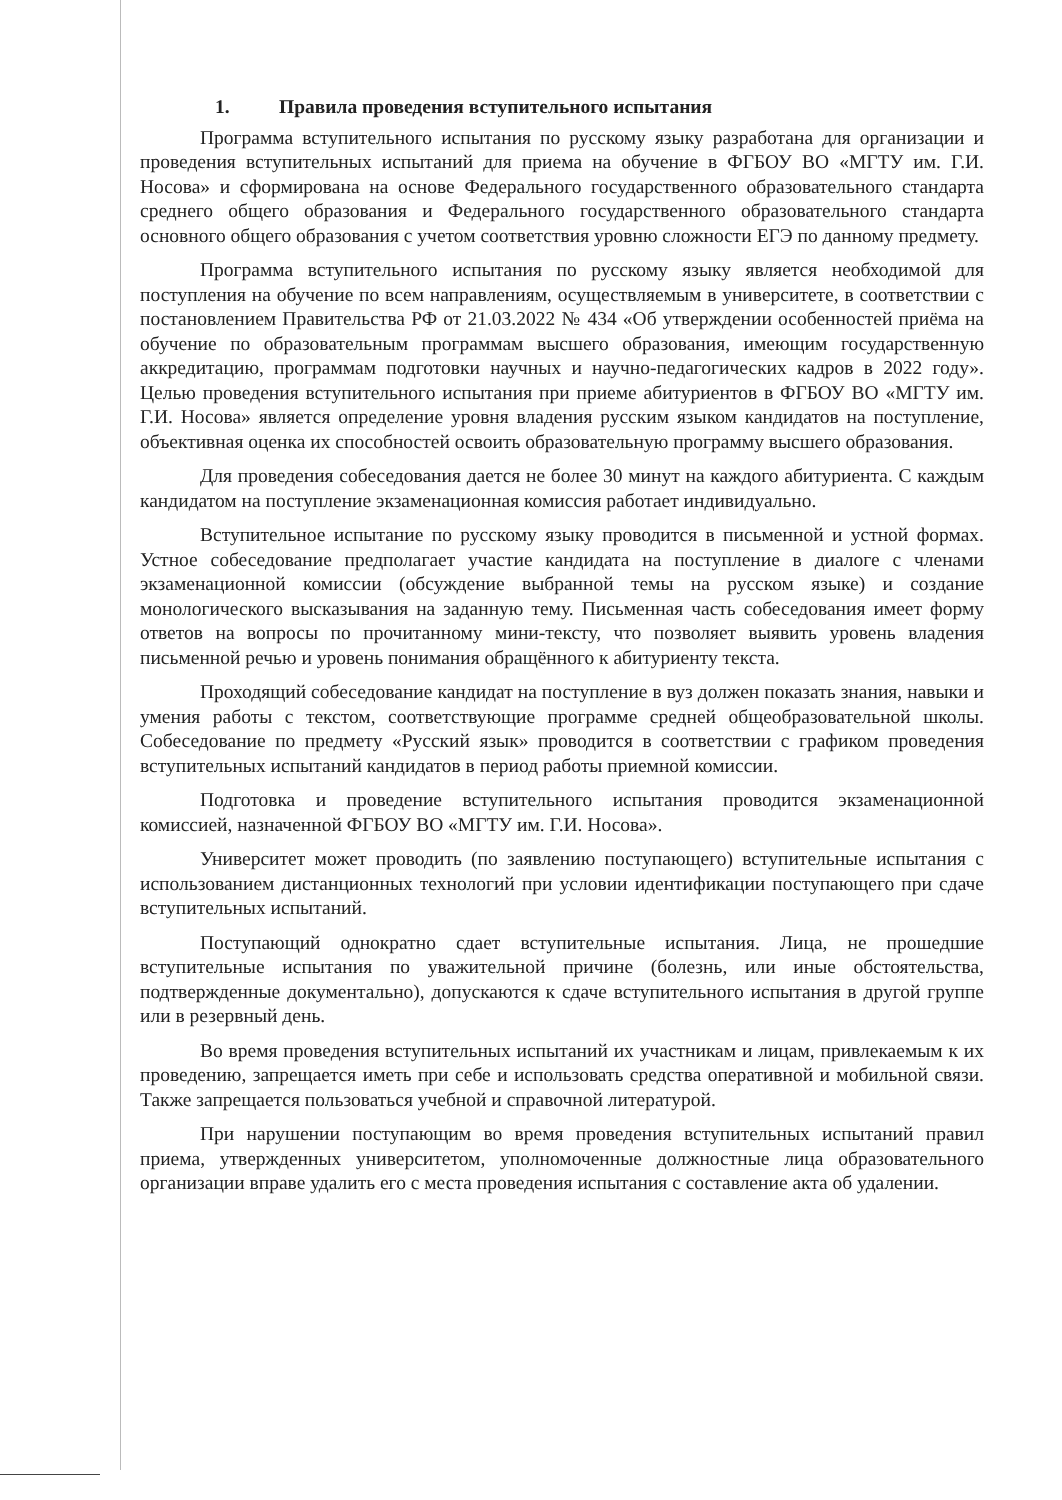1. Правила проведения вступительного испытания
Программа вступительного испытания по русскому языку разработана для организации и проведения вступительных испытаний для приема на обучение в ФГБОУ ВО «МГТУ им. Г.И. Носова» и сформирована на основе Федерального государственного образовательного стандарта среднего общего образования и Федерального государственного образовательного стандарта основного общего образования с учетом соответствия уровню сложности ЕГЭ по данному предмету.
Программа вступительного испытания по русскому языку является необходимой для поступления на обучение по всем направлениям, осуществляемым в университете, в соответствии с постановлением Правительства РФ от 21.03.2022 № 434 «Об утверждении особенностей приёма на обучение по образовательным программам высшего образования, имеющим государственную аккредитацию, программам подготовки научных и научно-педагогических кадров в 2022 году». Целью проведения вступительного испытания при приеме абитуриентов в ФГБОУ ВО «МГТУ им. Г.И. Носова» является определение уровня владения русским языком кандидатов на поступление, объективная оценка их способностей освоить образовательную программу высшего образования.
Для проведения собеседования дается не более 30 минут на каждого абитуриента. С каждым кандидатом на поступление экзаменационная комиссия работает индивидуально.
Вступительное испытание по русскому языку проводится в письменной и устной формах. Устное собеседование предполагает участие кандидата на поступление в диалоге с членами экзаменационной комиссии (обсуждение выбранной темы на русском языке) и создание монологического высказывания на заданную тему. Письменная часть собеседования имеет форму ответов на вопросы по прочитанному мини-тексту, что позволяет выявить уровень владения письменной речью и уровень понимания обращённого к абитуриенту текста.
Проходящий собеседование кандидат на поступление в вуз должен показать знания, навыки и умения работы с текстом, соответствующие программе средней общеобразовательной школы. Собеседование по предмету «Русский язык» проводится в соответствии с графиком проведения вступительных испытаний кандидатов в период работы приемной комиссии.
Подготовка и проведение вступительного испытания проводится экзаменационной комиссией, назначенной ФГБОУ ВО «МГТУ им. Г.И. Носова».
Университет может проводить (по заявлению поступающего) вступительные испытания с использованием дистанционных технологий при условии идентификации поступающего при сдаче вступительных испытаний.
Поступающий однократно сдает вступительные испытания. Лица, не прошедшие вступительные испытания по уважительной причине (болезнь, или иные обстоятельства, подтвержденные документально), допускаются к сдаче вступительного испытания в другой группе или в резервный день.
Во время проведения вступительных испытаний их участникам и лицам, привлекаемым к их проведению, запрещается иметь при себе и использовать средства оперативной и мобильной связи. Также запрещается пользоваться учебной и справочной литературой.
При нарушении поступающим во время проведения вступительных испытаний правил приема, утвержденных университетом, уполномоченные должностные лица образовательного организации вправе удалить его с места проведения испытания с составление акта об удалении.